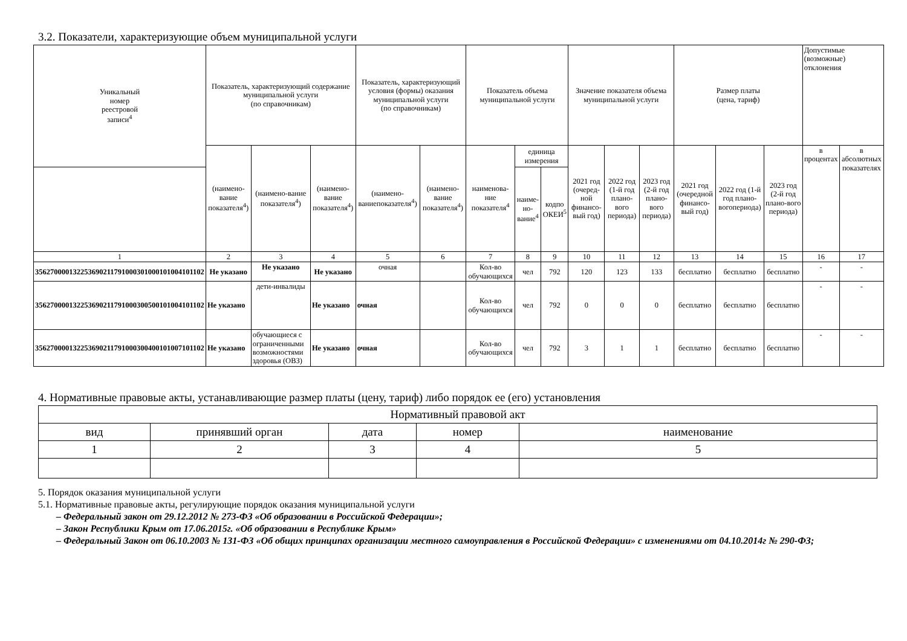3.2. Показатели, характеризующие объем муниципальной услуги
| Уникальный номер реестровой записи<sup>4</sup> | Показатель, характеризующий содержание муниципальной услуги (по справочникам) | | | Показатель, характеризующий условия (формы) оказания муниципальной услуги (по справочникам) | | Показатель объема муниципальной услуги | | | Значение показателя объема муниципальной услуги | | | Размер платы (цена, тариф) | | | Допустимые (возможные) отклонения | |
| --- | --- | --- | --- | --- | --- | --- | --- | --- | --- | --- | --- | --- | --- | --- | --- | --- |
| | (наимено-вание показателя<sup>4</sup>) | (наимено-вание показателя<sup>4</sup>) | (наимено-вание показателя<sup>4</sup>) | (наимено-ваниепоказателя<sup>4</sup>) | (наимено-вание показателя<sup>4</sup>) | наименова-ние показателя<sup>4</sup> | единица измерения | | 2021 год (очеред-ной финансо-вый год) | 2022 год (1-й год плано-вого периода) | 2023 год (2-й год плано-вого периода) | 2021 год (очередной финансо-вый год) | 2022 год (1-й год плано-вогопериода) | 2023 год (2-й год плано-вого периода) | в процентах | в абсолютных показателях |
| | | | | | | | наиме-но-вание<sup>4</sup> | кодпо ОКЕИ<sup>5</sup> | | | | | | | | |
| 1 | 2 | 3 | 4 | 5 | 6 | 7 | 8 | 9 | 10 | 11 | 12 | 13 | 14 | 15 | 16 | 17 |
| 356270000132253690211791000301000101004101102 | Не указано | Не указано | Не указано | очная | | Кол-во обучающихся | чел | 792 | 120 | 123 | 133 | бесплатно | бесплатно | бесплатно | - | - |
| 356270000132253690211791000300500101004101102 | Не указано | дети-инвалиды | Не указано | очная | | Кол-во обучающихся | чел | 792 | 0 | 0 | 0 | бесплатно | бесплатно | бесплатно | - | - |
| 356270000132253690211791000300400101007101102 | Не указано | обучающиеся с ограниченными возможностями здоровья (ОВЗ) | Не указано | очная | | Кол-во обучающихся | чел | 792 | 3 | 1 | 1 | бесплатно | бесплатно | бесплатно | - | - |
4. Нормативные правовые акты, устанавливающие размер платы (цену, тариф) либо порядок ее (его) установления
| Нормативный правовой акт | | | | |
| вид | принявший орган | дата | номер | наименование |
| 1 | 2 | 3 | 4 | 5 |
5. Порядок оказания муниципальной услуги
5.1. Нормативные правовые акты, регулирующие порядок оказания муниципальной услуги
– Федеральный закон от 29.12.2012 № 273-ФЗ «Об образовании в Российской Федерации»;
– Закон Республики Крым от 17.06.2015г. «Об образовании в Республике Крым»
– Федеральный Закон от 06.10.2003 № 131-ФЗ «Об общих принципах организации местного самоуправления в Российской Федерации» с изменениями от 04.10.2014г № 290-ФЗ;